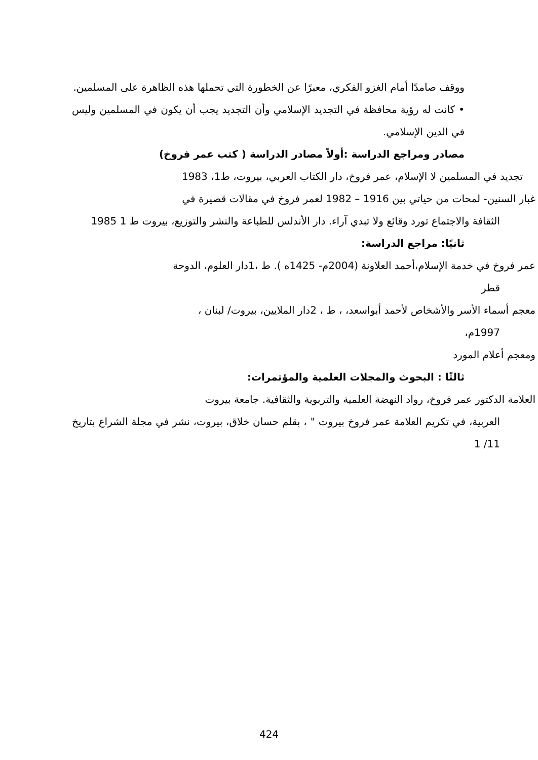ووقف صامدًا أمام الغزو الفكري، معبرًا عن الخطورة التي تحملها هذه الظاهرة على المسلمين.
• كانت له رؤية محافظة في التجديد الإسلامي وأن التجديد يجب أن يكون في المسلمين وليس في الدين الإسلامي.
مصادر ومراجع الدراسة :أولاً مصادر الدراسة ( كتب عمر فروخ)
تجديد في المسلمين لا الإسلام، عمر فروخ، دار الكتاب العربي، بيروت، ط1، 1983
غبار السنين- لمحات من حياتي بين 1916 – 1982 لعمر فروخ في مقالات قصيرة في
الثقافة والاجتماع تورد وقائع ولا تبدي آراء. دار الأندلس للطباعة والنشر والتوزيع، بيروت ط 1 1985
ثانيًا: مراجع الدراسة:
عمر فروخ في خدمة الإسلام،أحمد العلاونة (2004م- 1425ه ). ط ،1دار العلوم، الدوحة
قطر
معجم أسماء الأسر والأشخاص لأحمد أبواسعد، ، ط ، 2دار الملايين، بيروت/ لبنان ،
1997م،
ومعجم أعلام المورد
ثالثًا : البحوث والمجلات العلمية والمؤتمرات:
العلامة الدكتور عمر فروخ، رواد النهضة العلمية والتربوية والثقافية. جامعة بيروت
العربية، في تكريم العلامة عمر فروخ بيروت " ، بقلم حسان خلاق، بيروت، نشر في مجلة الشراع بتاريخ 11/ 1
424